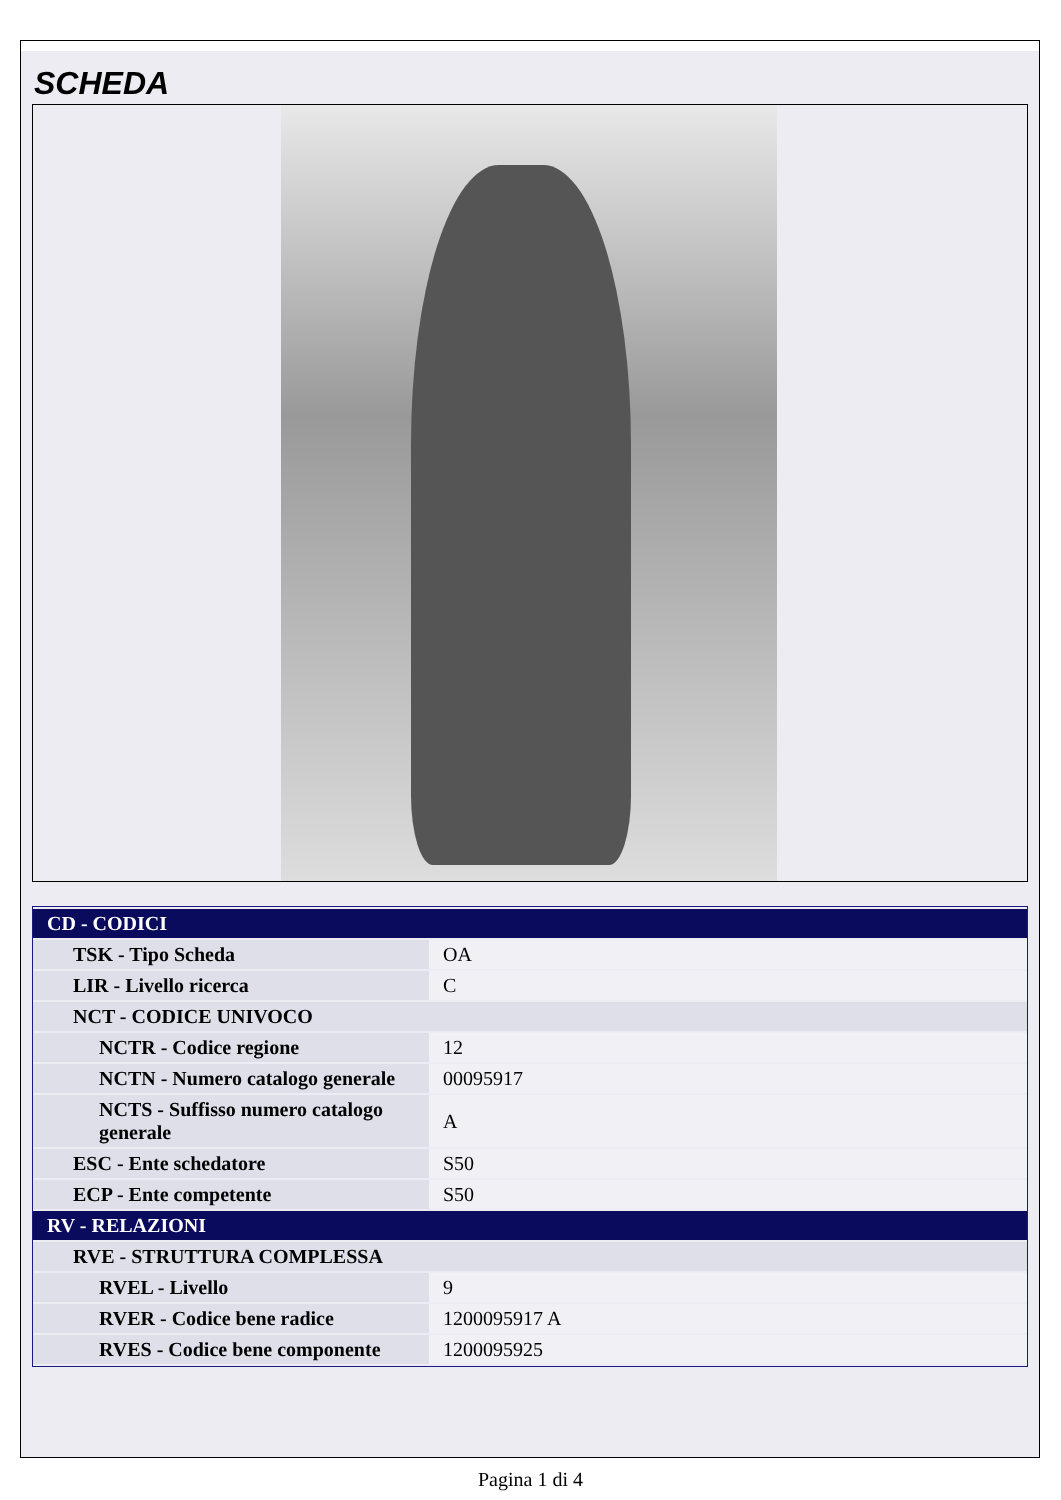SCHEDA
| CD - CODICI | |
| TSK - Tipo Scheda | OA |
| LIR - Livello ricerca | C |
| NCT - CODICE UNIVOCO | |
| NCTR - Codice regione | 12 |
| NCTN - Numero catalogo generale | 00095917 |
| NCTS - Suffisso numero catalogo generale | A |
| ESC - Ente schedatore | S50 |
| ECP - Ente competente | S50 |
| RV - RELAZIONI | |
| RVE - STRUTTURA COMPLESSA | |
| RVEL - Livello | 9 |
| RVER - Codice bene radice | 1200095917 A |
| RVES - Codice bene componente | 1200095925 |
Pagina 1 di 4